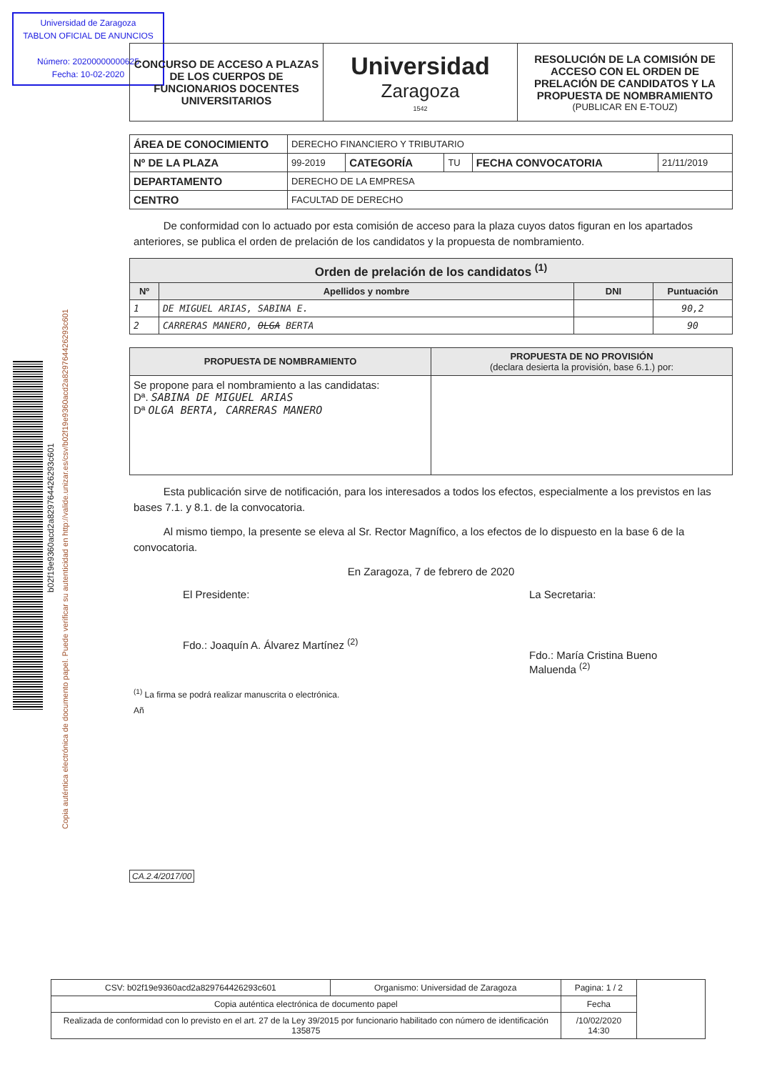Universidad de Zaragoza
TABLON OFICIAL DE ANUNCIOS
Número: 20200000000625
Fecha: 10-02-2020
b02f19e9360acd2a829764426293c601
Copia auténtica electrónica de documento papel. Puede verificar su autenticidad en http://valide.unizar.es/csv/b02f19e9360acd2a829764426293c601
| CONCURSO DE ACCESO A PLAZAS DE LOS CUERPOS DE FUNCIONARIOS DOCENTES UNIVERSITARIOS | Universidad Zaragoza 1542 | RESOLUCIÓN DE LA COMISIÓN DE ACCESO CON EL ORDEN DE PRELACIÓN DE CANDIDATOS Y LA PROPUESTA DE NOMBRAMIENTO (PUBLICAR EN E-TOUZ) |
| ÁREA DE CONOCIMIENTO | DERECHO FINANCIERO Y TRIBUTARIO | | | | |
| Nº DE LA PLAZA | 99-2019 | CATEGORÍA | TU | FECHA CONVOCATORIA | 21/11/2019 |
| DEPARTAMENTO | DERECHO DE LA EMPRESA | | | | |
| CENTRO | FACULTAD DE DERECHO | | | | |
De conformidad con lo actuado por esta comisión de acceso para la plaza cuyos datos figuran en los apartados anteriores, se publica el orden de prelación de los candidatos y la propuesta de nombramiento.
| Orden de prelación de los candidatos <sup>(1)</sup> | | | |
| --- | --- | --- | --- |
| Nº | Apellidos y nombre | DNI | Puntuación |
| 1 | DE MIGUEL ARIAS, SABINA E. | | 90,2 |
| 2 | CARRERAS MANERO, OLGA BERTA | | 90 |
| PROPUESTA DE NOMBRAMIENTO | PROPUESTA DE NO PROVISIÓN (declara desierta la provisión, base 6.1.) por: |
| --- | --- |
| Se propone para el nombramiento a las candidatas: Dª. SABINA DE MIGUEL ARIAS Dª OLGA BERTA, CARRERAS MANERO | |
Esta publicación sirve de notificación, para los interesados a todos los efectos, especialmente a los previstos en las bases 7.1. y 8.1. de la convocatoria.
Al mismo tiempo, la presente se eleva al Sr. Rector Magnífico, a los efectos de lo dispuesto en la base 6 de la convocatoria.
En Zaragoza, 7 de febrero de 2020
El Presidente:
Fdo.: Joaquín A. Álvarez Martínez <sup>(2)</sup>
La Secretaria:
Fdo.: María Cristina Bueno
Maluenda <sup>(2)</sup>
<sup>(1)</sup> La firma se podrá realizar manuscrita o electrónica.
Añ
CA.2.4/2017/00
| CSV: b02f19e9360acd2a829764426293c601 | Organismo: Universidad de Zaragoza | Pagina: 1 / 2 | |
| Copia auténtica electrónica de documento papel | | Fecha | |
| Realizada de conformidad con lo previsto en el art. 27 de la Ley 39/2015 por funcionario habilitado con número de identificación 135875 | | /10/02/2020 14:30 | |